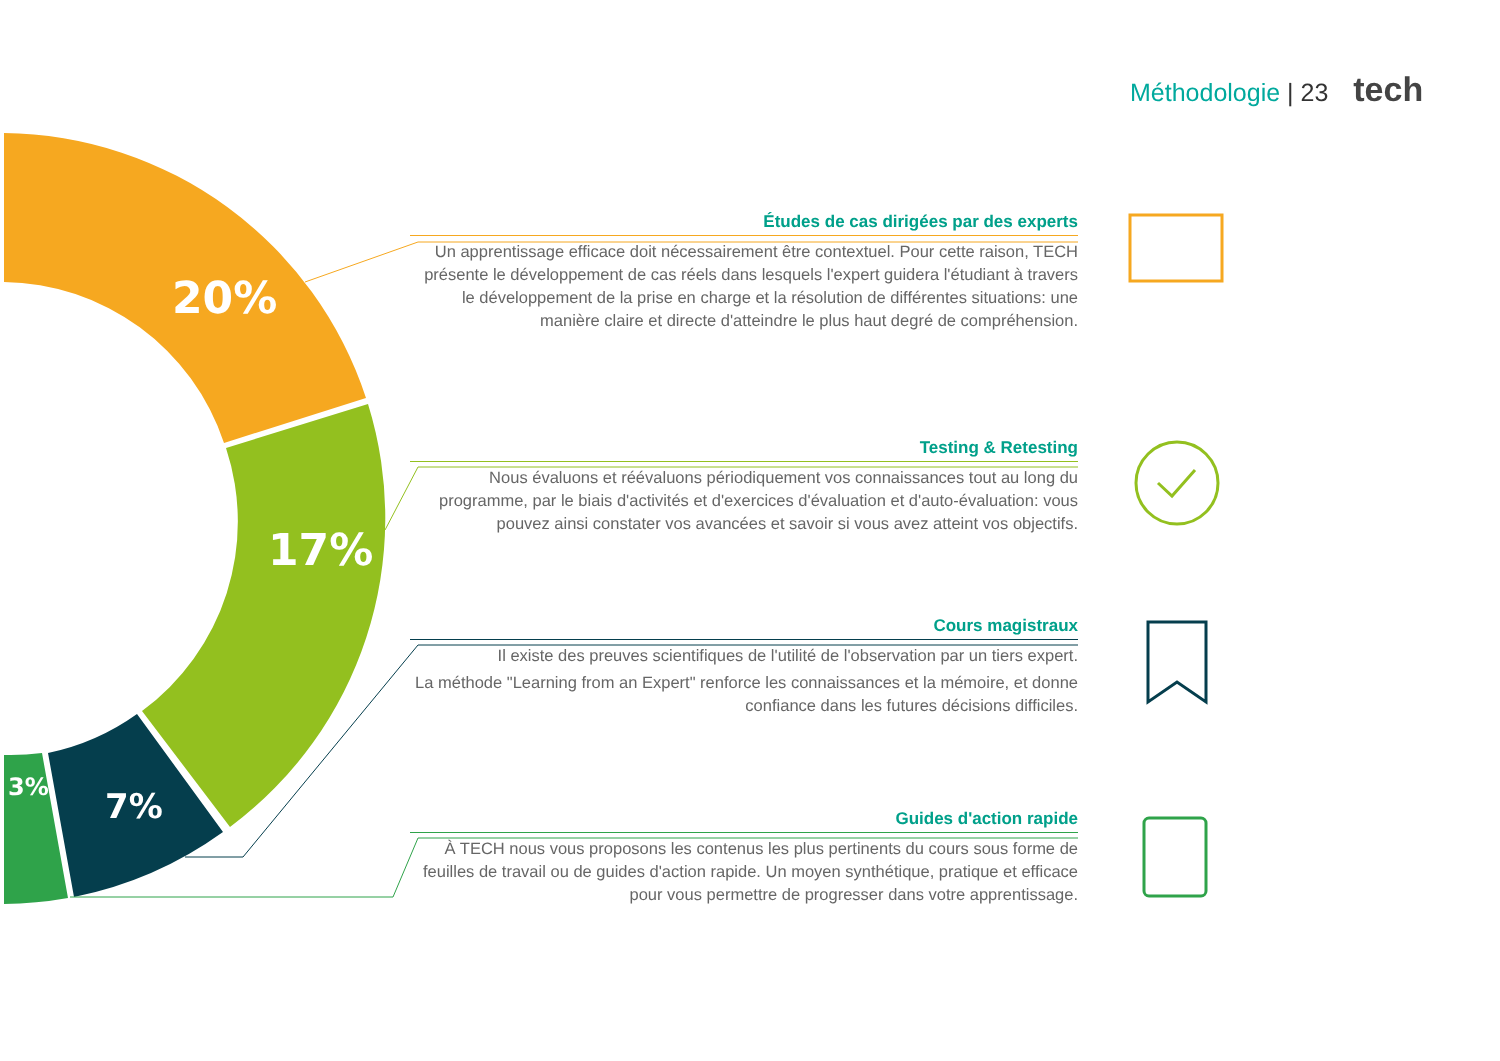20%
17%
7%
3%
Méthodologie | 23 tech
Études de cas dirigées par des experts
Un apprentissage efficace doit nécessairement être contextuel. Pour cette raison, TECH présente le développement de cas réels dans lesquels l'expert guidera l'étudiant à travers le développement de la prise en charge et la résolution de différentes situations: une manière claire et directe d'atteindre le plus haut degré de compréhension.
Testing & Retesting
Nous évaluons et réévaluons périodiquement vos connaissances tout au long du programme, par le biais d'activités et d'exercices d'évaluation et d'auto-évaluation: vous pouvez ainsi constater vos avancées et savoir si vous avez atteint vos objectifs.
Cours magistraux
Il existe des preuves scientifiques de l'utilité de l'observation par un tiers expert.
La méthode "Learning from an Expert" renforce les connaissances et la mémoire, et donne confiance dans les futures décisions difficiles.
Guides d'action rapide
À TECH nous vous proposons les contenus les plus pertinents du cours sous forme de feuilles de travail ou de guides d'action rapide. Un moyen synthétique, pratique et efficace pour vous permettre de progresser dans votre apprentissage.